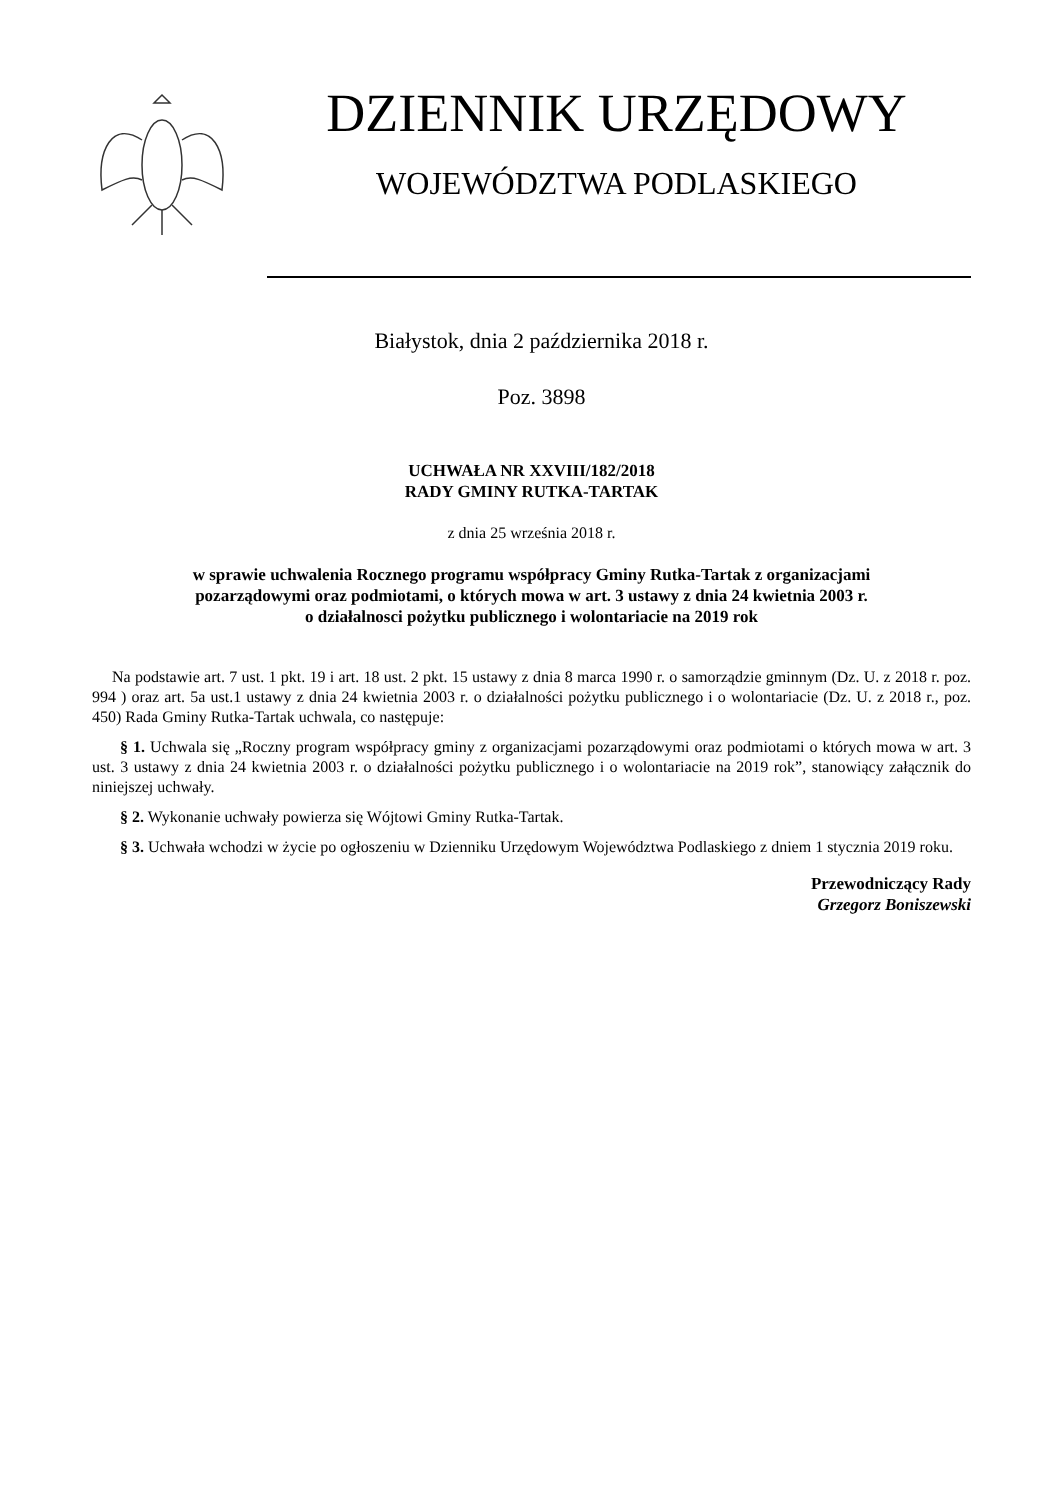DZIENNIK URZĘDOWY
WOJEWÓDZTWA PODLASKIEGO
Białystok, dnia 2 października 2018 r.
Poz. 3898
UCHWAŁA NR XXVIII/182/2018
RADY GMINY RUTKA-TARTAK
z dnia 25 września 2018 r.
w sprawie uchwalenia Rocznego programu współpracy Gminy Rutka-Tartak z organizacjami
pozarządowymi oraz podmiotami, o których mowa w art. 3 ustawy z dnia 24 kwietnia 2003 r.
o działalnosci pożytku publicznego i wolontariacie na 2019 rok
Na podstawie art. 7 ust. 1 pkt. 19 i art. 18 ust. 2 pkt. 15 ustawy z dnia 8 marca 1990 r. o samorządzie gminnym (Dz. U. z 2018 r. poz. 994 ) oraz art. 5a ust.1 ustawy z dnia 24 kwietnia 2003 r. o działalności pożytku publicznego i o wolontariacie (Dz. U. z 2018 r., poz. 450) Rada Gminy Rutka-Tartak uchwala, co następuje:
§ 1. Uchwala się „Roczny program współpracy gminy z organizacjami pozarządowymi oraz podmiotami o których mowa w art. 3 ust. 3 ustawy z dnia 24 kwietnia 2003 r. o działalności pożytku publicznego i o wolontariacie na 2019 rok”, stanowiący załącznik do niniejszej uchwały.
§ 2. Wykonanie uchwały powierza się Wójtowi Gminy Rutka-Tartak.
§ 3. Uchwała wchodzi w życie po ogłoszeniu w Dzienniku Urzędowym Województwa Podlaskiego z dniem 1 stycznia 2019 roku.
Przewodniczący Rady
Grzegorz Boniszewski